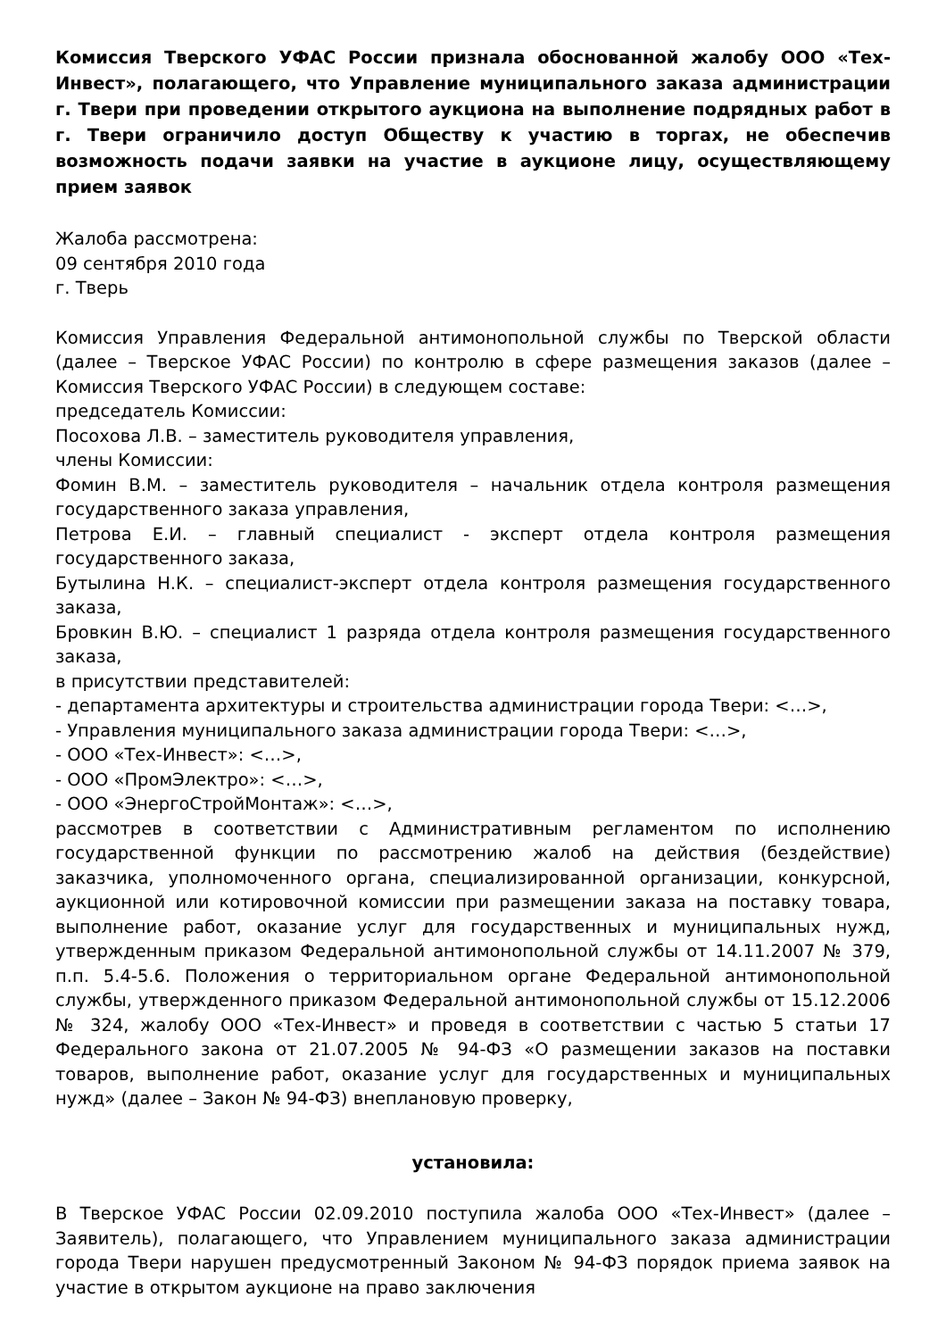Комиссия Тверского УФАС России признала обоснованной жалобу ООО «Тех-Инвест», полагающего, что Управление муниципального заказа администрации г. Твери при проведении открытого аукциона на выполнение подрядных работ в г. Твери ограничило доступ Обществу к участию в торгах, не обеспечив возможность подачи заявки на участие в аукционе лицу, осуществляющему прием заявок
Жалоба рассмотрена:
09 сентября 2010 года
г. Тверь
Комиссия Управления Федеральной антимонопольной службы по Тверской области (далее – Тверское УФАС России) по контролю в сфере размещения заказов (далее – Комиссия Тверского УФАС России) в следующем составе:
председатель Комиссии:
Посохова Л.В. – заместитель руководителя управления,
члены Комиссии:
Фомин В.М. – заместитель руководителя – начальник отдела контроля размещения государственного заказа управления,
Петрова Е.И. – главный специалист - эксперт отдела контроля размещения государственного заказа,
Бутылина Н.К. – специалист-эксперт отдела контроля размещения государственного заказа,
Бровкин В.Ю. – специалист 1 разряда отдела контроля размещения государственного заказа,
в присутствии представителей:
- департамента архитектуры и строительства администрации города Твери: <…>,
- Управления муниципального заказа администрации города Твери: <…>,
- ООО «Тех-Инвест»: <…>,
- ООО «ПромЭлектро»: <…>,
- ООО «ЭнергоСтройМонтаж»: <…>,
рассмотрев в соответствии с Административным регламентом по исполнению государственной функции по рассмотрению жалоб на действия (бездействие) заказчика, уполномоченного органа, специализированной организации, конкурсной, аукционной или котировочной комиссии при размещении заказа на поставку товара, выполнение работ, оказание услуг для государственных и муниципальных нужд, утвержденным приказом Федеральной антимонопольной службы от 14.11.2007 № 379, п.п. 5.4-5.6. Положения о территориальном органе Федеральной антимонопольной службы, утвержденного приказом Федеральной антимонопольной службы от 15.12.2006 № 324, жалобу ООО «Тех-Инвест» и проведя в соответствии с частью 5 статьи 17 Федерального закона от 21.07.2005 № 94-ФЗ «О размещении заказов на поставки товаров, выполнение работ, оказание услуг для государственных и муниципальных нужд» (далее – Закон № 94-ФЗ) внеплановую проверку,
установила:
В Тверское УФАС России 02.09.2010 поступила жалоба ООО «Тех-Инвест» (далее – Заявитель), полагающего, что Управлением муниципального заказа администрации города Твери нарушен предусмотренный Законом № 94-ФЗ порядок приема заявок на участие в открытом аукционе на право заключения